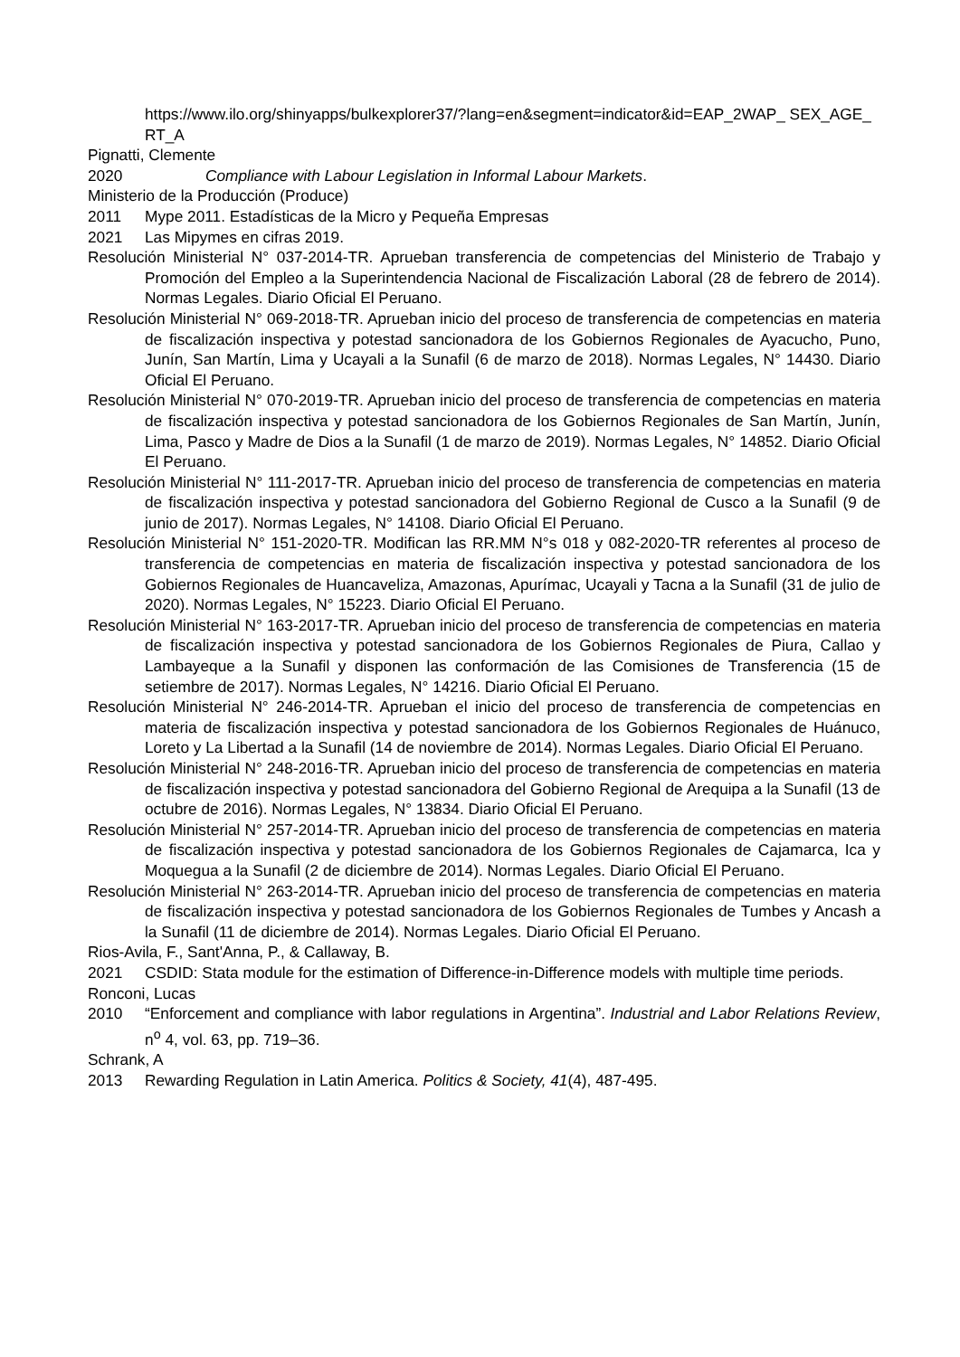https://www.ilo.org/shinyapps/bulkexplorer37/?lang=en&segment=indicator&id=EAP_2WAP_ SEX_AGE_RT_A
Pignatti, Clemente
2020 Compliance with Labour Legislation in Informal Labour Markets.
Ministerio de la Producción (Produce)
2011 Mype 2011. Estadísticas de la Micro y Pequeña Empresas
2021 Las Mipymes en cifras 2019.
Resolución Ministerial N° 037-2014-TR. Aprueban transferencia de competencias del Ministerio de Trabajo y Promoción del Empleo a la Superintendencia Nacional de Fiscalización Laboral (28 de febrero de 2014). Normas Legales. Diario Oficial El Peruano.
Resolución Ministerial N° 069-2018-TR. Aprueban inicio del proceso de transferencia de competencias en materia de fiscalización inspectiva y potestad sancionadora de los Gobiernos Regionales de Ayacucho, Puno, Junín, San Martín, Lima y Ucayali a la Sunafil (6 de marzo de 2018). Normas Legales, N° 14430. Diario Oficial El Peruano.
Resolución Ministerial N° 070-2019-TR. Aprueban inicio del proceso de transferencia de competencias en materia de fiscalización inspectiva y potestad sancionadora de los Gobiernos Regionales de San Martín, Junín, Lima, Pasco y Madre de Dios a la Sunafil (1 de marzo de 2019). Normas Legales, N° 14852. Diario Oficial El Peruano.
Resolución Ministerial N° 111-2017-TR. Aprueban inicio del proceso de transferencia de competencias en materia de fiscalización inspectiva y potestad sancionadora del Gobierno Regional de Cusco a la Sunafil (9 de junio de 2017). Normas Legales, N° 14108. Diario Oficial El Peruano.
Resolución Ministerial N° 151-2020-TR. Modifican las RR.MM N°s 018 y 082-2020-TR referentes al proceso de transferencia de competencias en materia de fiscalización inspectiva y potestad sancionadora de los Gobiernos Regionales de Huancaveliza, Amazonas, Apurímac, Ucayali y Tacna a la Sunafil (31 de julio de 2020). Normas Legales, N° 15223. Diario Oficial El Peruano.
Resolución Ministerial N° 163-2017-TR. Aprueban inicio del proceso de transferencia de competencias en materia de fiscalización inspectiva y potestad sancionadora de los Gobiernos Regionales de Piura, Callao y Lambayeque a la Sunafil y disponen las conformación de las Comisiones de Transferencia (15 de setiembre de 2017). Normas Legales, N° 14216. Diario Oficial El Peruano.
Resolución Ministerial N° 246-2014-TR. Aprueban el inicio del proceso de transferencia de competencias en materia de fiscalización inspectiva y potestad sancionadora de los Gobiernos Regionales de Huánuco, Loreto y La Libertad a la Sunafil (14 de noviembre de 2014). Normas Legales. Diario Oficial El Peruano.
Resolución Ministerial N° 248-2016-TR. Aprueban inicio del proceso de transferencia de competencias en materia de fiscalización inspectiva y potestad sancionadora del Gobierno Regional de Arequipa a la Sunafil (13 de octubre de 2016). Normas Legales, N° 13834. Diario Oficial El Peruano.
Resolución Ministerial N° 257-2014-TR. Aprueban inicio del proceso de transferencia de competencias en materia de fiscalización inspectiva y potestad sancionadora de los Gobiernos Regionales de Cajamarca, Ica y Moquegua a la Sunafil (2 de diciembre de 2014). Normas Legales. Diario Oficial El Peruano.
Resolución Ministerial N° 263-2014-TR. Aprueban inicio del proceso de transferencia de competencias en materia de fiscalización inspectiva y potestad sancionadora de los Gobiernos Regionales de Tumbes y Ancash a la Sunafil (11 de diciembre de 2014). Normas Legales. Diario Oficial El Peruano.
Rios-Avila, F., Sant'Anna, P., & Callaway, B.
2021 CSDID: Stata module for the estimation of Difference-in-Difference models with multiple time periods.
Ronconi, Lucas
2010 “Enforcement and compliance with labor regulations in Argentina”. Industrial and Labor Relations Review, n<sup>o</sup> 4, vol. 63, pp. 719–36.
Schrank, A
2013 Rewarding Regulation in Latin America. Politics & Society, 41(4), 487-495.